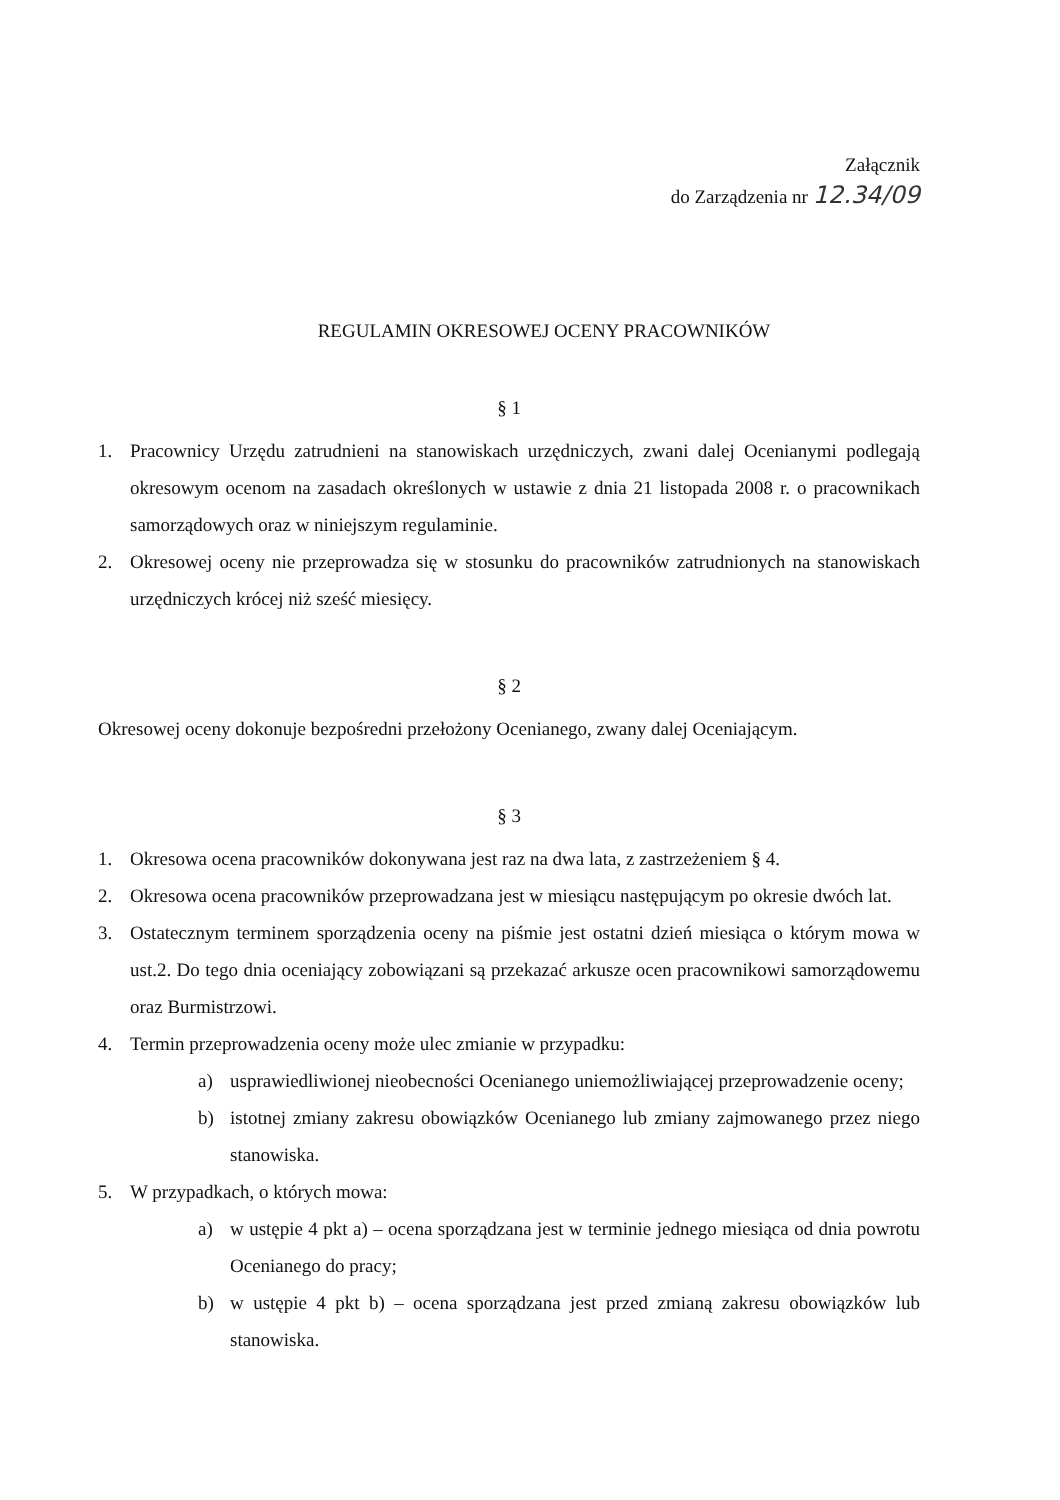Załącznik
do Zarządzenia nr 12.34/09
REGULAMIN OKRESOWEJ OCENY PRACOWNIKÓW
§ 1
1. Pracownicy Urzędu zatrudnieni na stanowiskach urzędniczych, zwani dalej Ocenianymi podlegają okresowym ocenom na zasadach określonych w ustawie z dnia 21 listopada 2008 r. o pracownikach samorządowych oraz w niniejszym regulaminie.
2. Okresowej oceny nie przeprowadza się w stosunku do pracowników zatrudnionych na stanowiskach urzędniczych krócej niż sześć miesięcy.
§ 2
Okresowej oceny dokonuje bezpośredni przełożony Ocenianego, zwany dalej Oceniającym.
§ 3
1. Okresowa ocena pracowników dokonywana jest raz na dwa lata, z zastrzeżeniem § 4.
2. Okresowa ocena pracowników przeprowadzana jest w miesiącu następującym po okresie dwóch lat.
3. Ostatecznym terminem sporządzenia oceny na piśmie jest ostatni dzień miesiąca o którym mowa w ust.2. Do tego dnia oceniający zobowiązani są przekazać arkusze ocen pracownikowi samorządowemu oraz Burmistrzowi.
4. Termin przeprowadzenia oceny może ulec zmianie w przypadku:
a) usprawiedliwionej nieobecności Ocenianego uniemożliwiającej przeprowadzenie oceny;
b) istotnej zmiany zakresu obowiązków Ocenianego lub zmiany zajmowanego przez niego stanowiska.
5. W przypadkach, o których mowa:
a) w ustępie 4 pkt a) – ocena sporządzana jest w terminie jednego miesiąca od dnia powrotu Ocenianego do pracy;
b) w ustępie 4 pkt b) – ocena sporządzana jest przed zmianą zakresu obowiązków lub stanowiska.